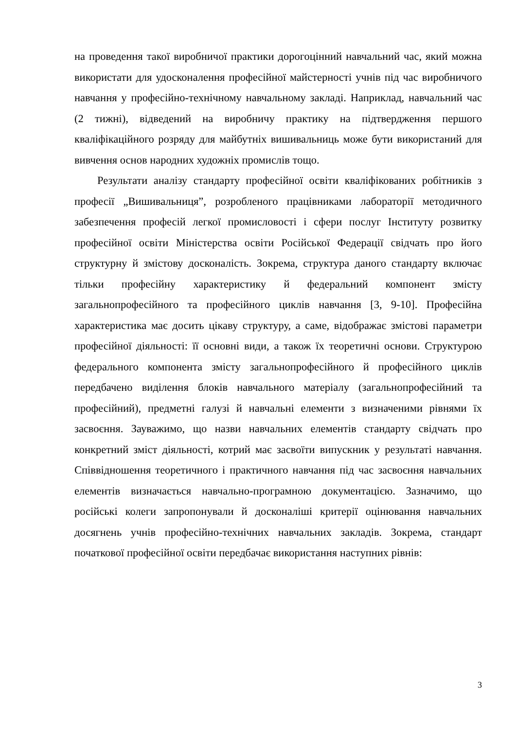на проведення такої виробничої практики дорогоцінний навчальний час, який можна використати для удосконалення професійної майстерності учнів під час виробничого навчання у професійно-технічному навчальному закладі. Наприклад, навчальний час (2 тижні), відведений на виробничу практику на підтвердження першого кваліфікаційного розряду для майбутніх вишивальниць може бути використаний для вивчення основ народних художніх промислів тощо.
Результати аналізу стандарту професійної освіти кваліфікованих робітників з професії „Вишивальниця”, розробленого працівниками лабораторії методичного забезпечення професій легкої промисловості і сфери послуг Інституту розвитку професійної освіти Міністерства освіти Російської Федерації свідчать про його структурну й змістову досконалість. Зокрема, структура даного стандарту включає тільки професійну характеристику й федеральний компонент змісту загальнопрофесійного та професійного циклів навчання [3, 9-10]. Професійна характеристика має досить цікаву структуру, а саме, відображає змістові параметри професійної діяльності: її основні види, а також їх теоретичні основи. Структурою федерального компонента змісту загальнопрофесійного й професійного циклів передбачено виділення блоків навчального матеріалу (загальнопрофесійний та професійний), предметні галузі й навчальні елементи з визначеними рівнями їх засвоєння. Зауважимо, що назви навчальних елементів стандарту свідчать про конкретний зміст діяльності, котрий має засвоїти випускник у результаті навчання. Співвідношення теоретичного і практичного навчання під час засвоєння навчальних елементів визначається навчально-програмною документацією. Зазначимо, що російські колеги запропонували й досконаліші критерії оцінювання навчальних досягнень учнів професійно-технічних навчальних закладів. Зокрема, стандарт початкової професійної освіти передбачає використання наступних рівнів:
3